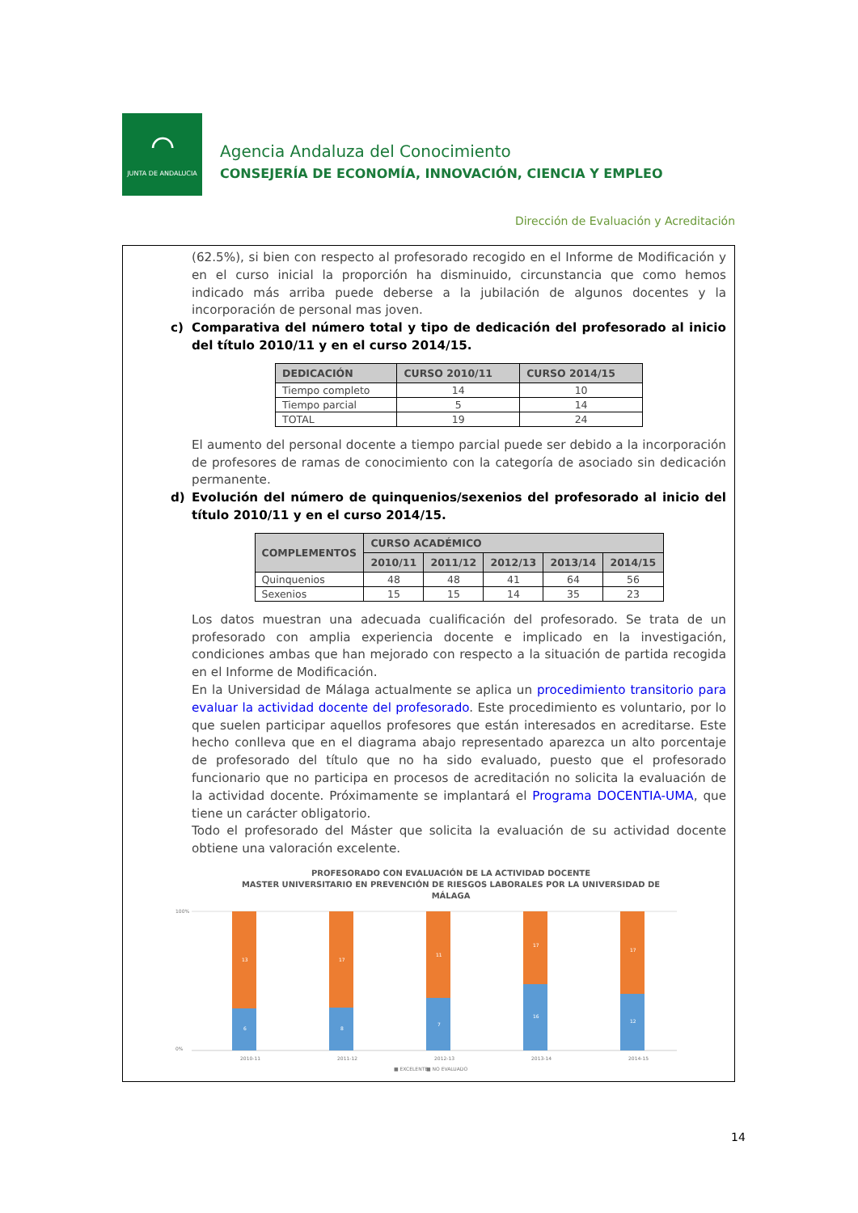⌒
JUNTA DE ANDALUCIA
Agencia Andaluza del Conocimiento
CONSEJERÍA DE ECONOMÍA, INNOVACIÓN, CIENCIA Y EMPLEO
Dirección de Evaluación y Acreditación
(62.5%), si bien con respecto al profesorado recogido en el Informe de Modificación y en el curso inicial la proporción ha disminuido, circunstancia que como hemos indicado más arriba puede deberse a la jubilación de algunos docentes y la incorporación de personal mas joven.
c) Comparativa del número total y tipo de dedicación del profesorado al inicio del título 2010/11 y en el curso 2014/15.
| DEDICACIÓN | CURSO 2010/11 | CURSO 2014/15 |
| --- | --- | --- |
| Tiempo completo | 14 | 10 |
| Tiempo parcial | 5 | 14 |
| TOTAL | 19 | 24 |
El aumento del personal docente a tiempo parcial puede ser debido a la incorporación de profesores de ramas de conocimiento con la categoría de asociado sin dedicación permanente.
d) Evolución del número de quinquenios/sexenios del profesorado al inicio del título 2010/11 y en el curso 2014/15.
| COMPLEMENTOS | CURSO ACADÉMICO | | | | |
| --- | --- | --- | --- | --- | --- |
| | 2010/11 | 2011/12 | 2012/13 | 2013/14 | 2014/15 |
| Quinquenios | 48 | 48 | 41 | 64 | 56 |
| Sexenios | 15 | 15 | 14 | 35 | 23 |
Los datos muestran una adecuada cualificación del profesorado. Se trata de un profesorado con amplia experiencia docente e implicado en la investigación, condiciones ambas que han mejorado con respecto a la situación de partida recogida en el Informe de Modificación.
En la Universidad de Málaga actualmente se aplica un procedimiento transitorio para evaluar la actividad docente del profesorado. Este procedimiento es voluntario, por lo que suelen participar aquellos profesores que están interesados en acreditarse. Este hecho conlleva que en el diagrama abajo representado aparezca un alto porcentaje de profesorado del título que no ha sido evaluado, puesto que el profesorado funcionario que no participa en procesos de acreditación no solicita la evaluación de la actividad docente. Próximamente se implantará el Programa DOCENTIA-UMA, que tiene un carácter obligatorio.
Todo el profesorado del Máster que solicita la evaluación de su actividad docente obtiene una valoración excelente.
PROFESORADO CON EVALUACIÓN DE LA ACTIVIDAD DOCENTE
MASTER UNIVERSITARIO EN PREVENCIÓN DE RIESGOS LABORALES POR LA UNIVERSIDAD DE
MÁLAGA
100%
0%
2010-11
13
6
2011-12
17
8
2012-13
11
7
2013-14
17
16
2014-15
17
12
■ EXCELENTE
■ NO EVALUADO
14